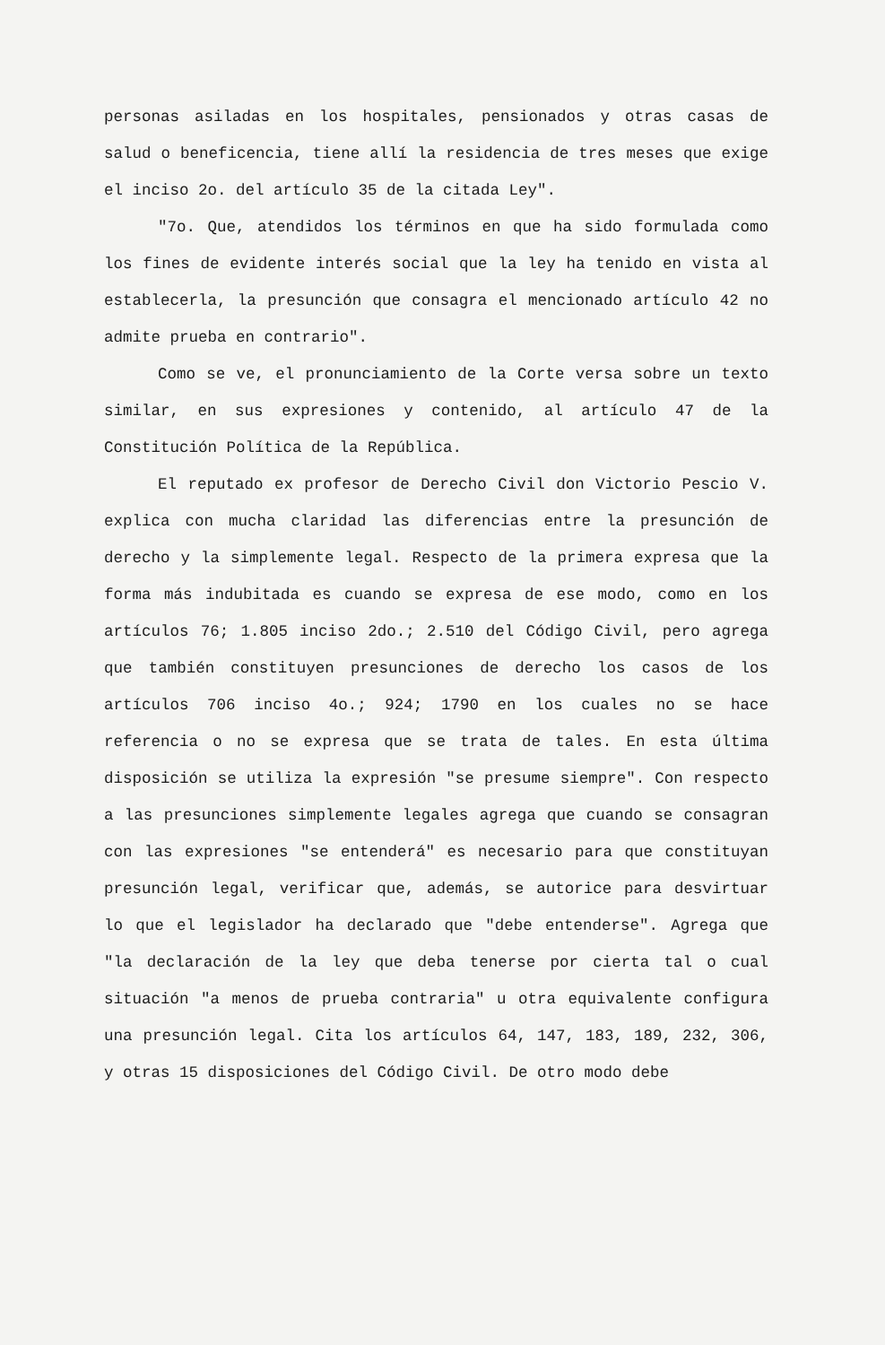personas asiladas en los hospitales, pensionados y otras casas de salud o beneficencia, tiene allí la residencia de tres meses que exige el inciso 2o. del artículo 35 de la citada Ley".
"7o. Que, atendidos los términos en que ha sido formulada como los fines de evidente interés social que la ley ha tenido en vista al establecerla, la presunción que consagra el mencionado artículo 42 no admite prueba en contrario".
Como se ve, el pronunciamiento de la Corte versa sobre un texto similar, en sus expresiones y contenido, al artículo 47 de la Constitución Política de la República.
El reputado ex profesor de Derecho Civil don Victorio Pescio V. explica con mucha claridad las diferencias entre la presunción de derecho y la simplemente legal. Respecto de la primera expresa que la forma más indubitada es cuando se expresa de ese modo, como en los artículos 76; 1.805 inciso 2do.; 2.510 del Código Civil, pero agrega que también constituyen presunciones de derecho los casos de los artículos 706 inciso 4o.; 924; 1790 en los cuales no se hace referencia o no se expresa que se trata de tales. En esta última disposición se utiliza la expresión "se presume siempre". Con respecto a las presunciones simplemente legales agrega que cuando se consagran con las expresiones "se entenderá" es necesario para que constituyan presunción legal, verificar que, además, se autorice para desvirtuar lo que el legislador ha declarado que "debe entenderse". Agrega que "la declaración de la ley que deba tenerse por cierta tal o cual situación "a menos de prueba contraria" u otra equivalente configura una presunción legal. Cita los artículos 64, 147, 183, 189, 232, 306, y otras 15 disposiciones del Código Civil. De otro modo debe